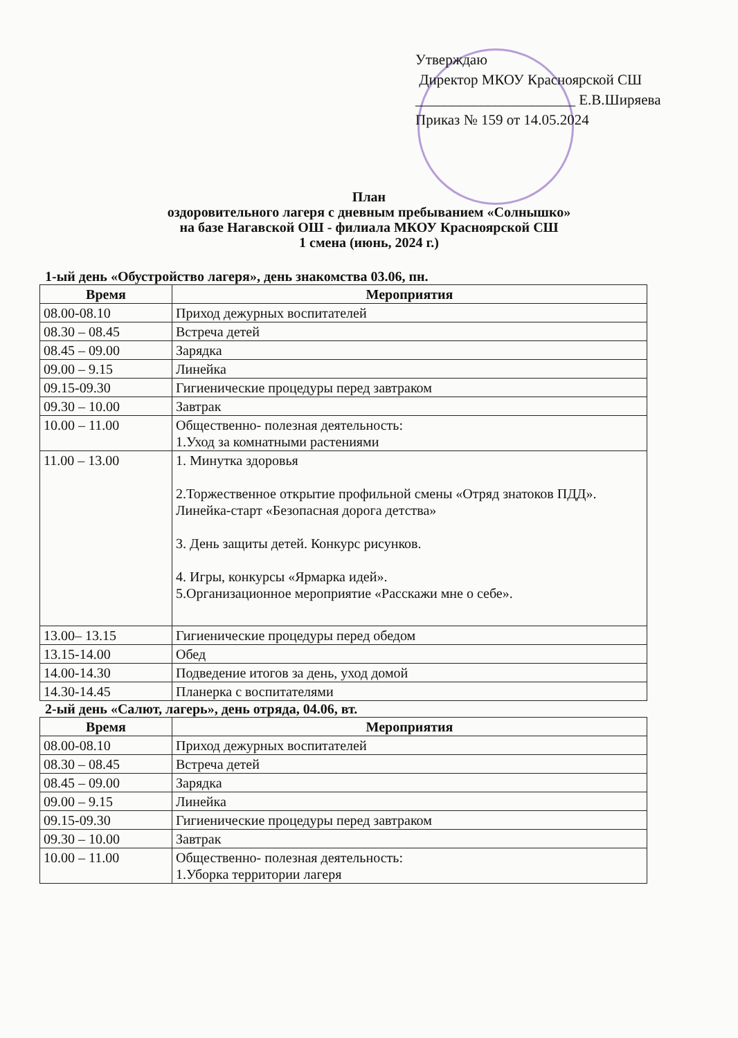Утверждаю
Директор МКОУ Красноярской СШ
______________________ Е.В.Ширяева
Приказ № 159 от 14.05.2024
План
оздоровительного лагеря с дневным пребыванием «Солнышко»
на базе Нагавской ОШ - филиала МКОУ Красноярской СШ
1 смена (июнь, 2024 г.)
1-ый день «Обустройство лагеря», день знакомства 03.06, пн.
| Время | Мероприятия |
| --- | --- |
| 08.00-08.10 | Приход дежурных воспитателей |
| 08.30 – 08.45 | Встреча детей |
| 08.45 – 09.00 | Зарядка |
| 09.00 – 9.15 | Линейка |
| 09.15-09.30 | Гигиенические процедуры перед завтраком |
| 09.30 – 10.00 | Завтрак |
| 10.00 – 11.00 | Общественно- полезная деятельность: 1.Уход за комнатными растениями |
| 11.00 – 13.00 | 1. Минутка здоровья 2.Торжественное открытие профильной смены «Отряд знатоков ПДД». Линейка-старт «Безопасная дорога детства» 3. День защиты детей. Конкурс рисунков. 4. Игры, конкурсы «Ярмарка идей». 5.Организационное мероприятие «Расскажи мне о себе». |
| 13.00– 13.15 | Гигиенические процедуры перед обедом |
| 13.15-14.00 | Обед |
| 14.00-14.30 | Подведение итогов за день, уход домой |
| 14.30-14.45 | Планерка с воспитателями |
2-ый день «Салют, лагерь», день отряда, 04.06, вт.
| Время | Мероприятия |
| --- | --- |
| 08.00-08.10 | Приход дежурных воспитателей |
| 08.30 – 08.45 | Встреча детей |
| 08.45 – 09.00 | Зарядка |
| 09.00 – 9.15 | Линейка |
| 09.15-09.30 | Гигиенические процедуры перед завтраком |
| 09.30 – 10.00 | Завтрак |
| 10.00 – 11.00 | Общественно- полезная деятельность: 1.Уборка территории лагеря |